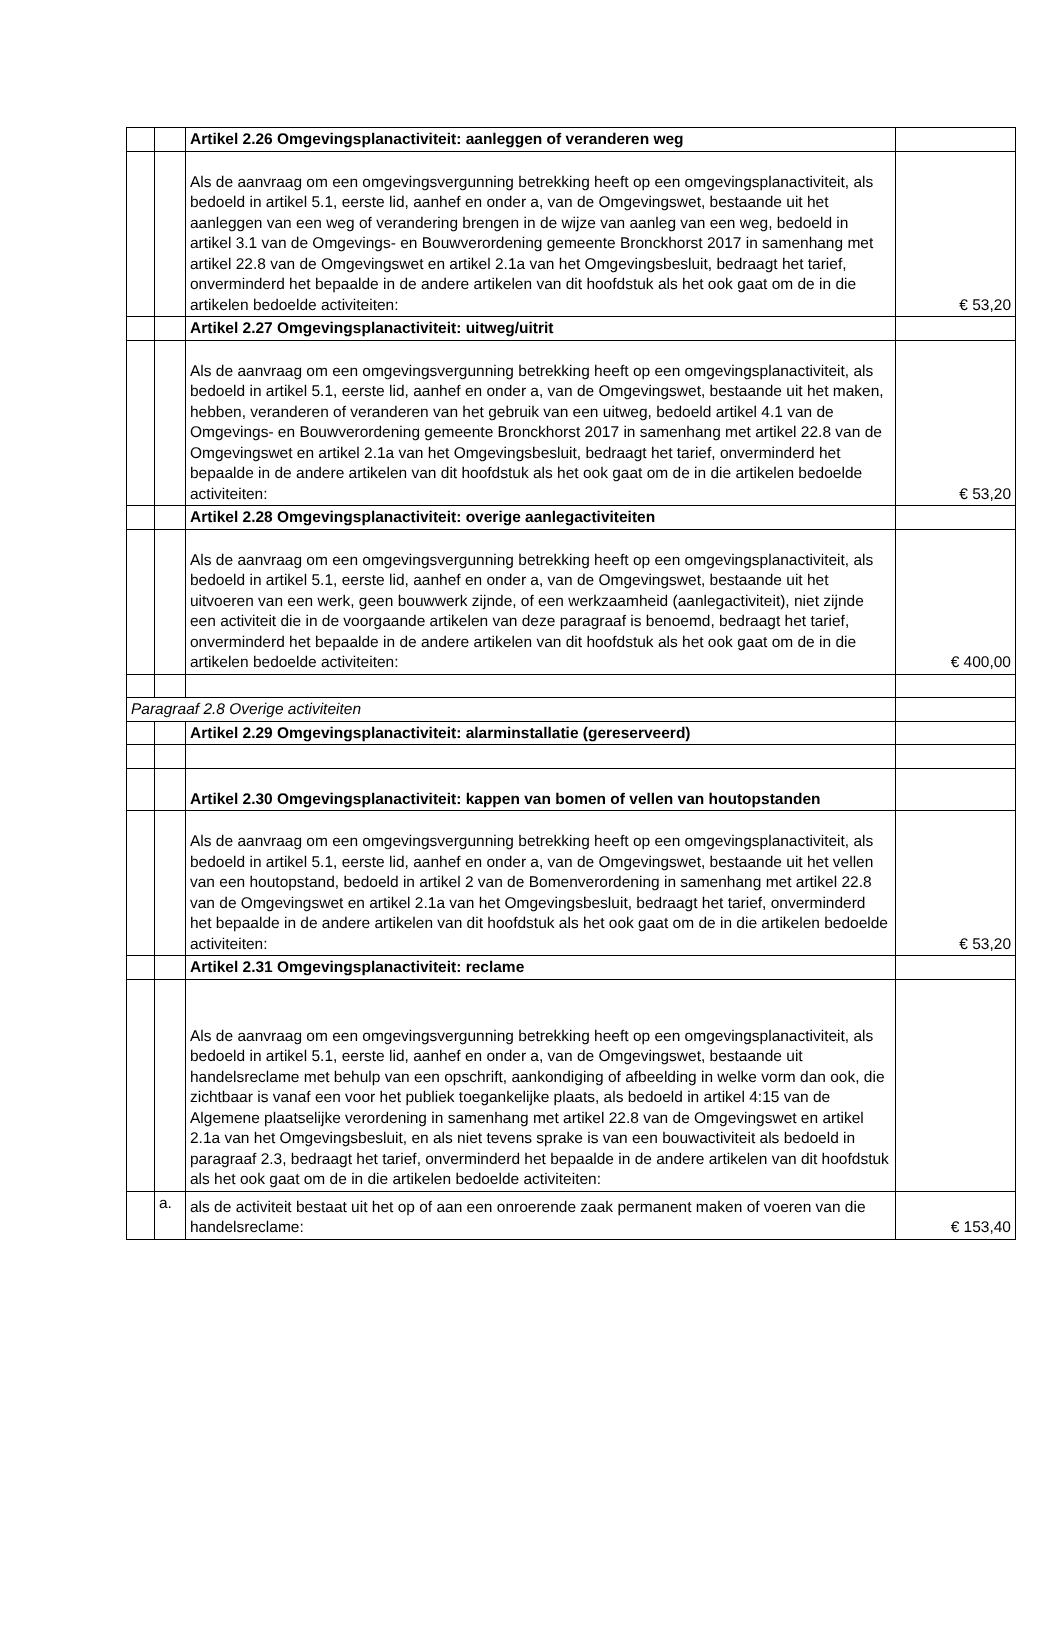| | | Artikel 2.26 Omgevingsplanactiviteit: aanleggen of veranderen weg | |
| | | Als de aanvraag om een omgevingsvergunning betrekking heeft op een omgevingsplanactiviteit, als bedoeld in artikel 5.1, eerste lid, aanhef en onder a, van de Omgevingswet, bestaande uit het aanleggen van een weg of verandering brengen in de wijze van aanleg van een weg, bedoeld in artikel 3.1 van de Omgevings- en Bouwverordening gemeente Bronckhorst 2017 in samenhang met artikel 22.8 van de Omgevingswet en artikel 2.1a van het Omgevingsbesluit, bedraagt het tarief, onverminderd het bepaalde in de andere artikelen van dit hoofdstuk als het ook gaat om de in die artikelen bedoelde activiteiten: | € 53,20 |
| | | Artikel 2.27 Omgevingsplanactiviteit: uitweg/uitrit | |
| | | Als de aanvraag om een omgevingsvergunning betrekking heeft op een omgevingsplanactiviteit, als bedoeld in artikel 5.1, eerste lid, aanhef en onder a, van de Omgevingswet, bestaande uit het maken, hebben, veranderen of veranderen van het gebruik van een uitweg, bedoeld artikel 4.1 van de Omgevings- en Bouwverordening gemeente Bronckhorst 2017 in samenhang met artikel 22.8 van de Omgevingswet en artikel 2.1a van het Omgevingsbesluit, bedraagt het tarief, onverminderd het bepaalde in de andere artikelen van dit hoofdstuk als het ook gaat om de in die artikelen bedoelde activiteiten: | € 53,20 |
| | | Artikel 2.28 Omgevingsplanactiviteit: overige aanlegactiviteiten | |
| | | Als de aanvraag om een omgevingsvergunning betrekking heeft op een omgevingsplanactiviteit, als bedoeld in artikel 5.1, eerste lid, aanhef en onder a, van de Omgevingswet, bestaande uit het uitvoeren van een werk, geen bouwwerk zijnde, of een werkzaamheid (aanlegactiviteit), niet zijnde een activiteit die in de voorgaande artikelen van deze paragraaf is benoemd, bedraagt het tarief, onverminderd het bepaalde in de andere artikelen van dit hoofdstuk als het ook gaat om de in die artikelen bedoelde activiteiten: | € 400,00 |
| Paragraaf 2.8 Overige activiteiten | | | |
| | | Artikel 2.29 Omgevingsplanactiviteit: alarminstallatie (gereserveerd) | |
| | | Artikel 2.30 Omgevingsplanactiviteit: kappen van bomen of vellen van houtopstanden | |
| | | Als de aanvraag om een omgevingsvergunning betrekking heeft op een omgevingsplanactiviteit, als bedoeld in artikel 5.1, eerste lid, aanhef en onder a, van de Omgevingswet, bestaande uit het vellen van een houtopstand, bedoeld in artikel 2 van de Bomenverordening in samenhang met artikel 22.8 van de Omgevingswet en artikel 2.1a van het Omgevingsbesluit, bedraagt het tarief, onverminderd het bepaalde in de andere artikelen van dit hoofdstuk als het ook gaat om de in die artikelen bedoelde activiteiten: | € 53,20 |
| | | Artikel 2.31 Omgevingsplanactiviteit: reclame | |
| | | Als de aanvraag om een omgevingsvergunning betrekking heeft op een omgevingsplanactiviteit, als bedoeld in artikel 5.1, eerste lid, aanhef en onder a, van de Omgevingswet, bestaande uit handelsreclame met behulp van een opschrift, aankondiging of afbeelding in welke vorm dan ook, die zichtbaar is vanaf een voor het publiek toegankelijke plaats, als bedoeld in artikel 4:15 van de Algemene plaatselijke verordening in samenhang met artikel 22.8 van de Omgevingswet en artikel 2.1a van het Omgevingsbesluit, en als niet tevens sprake is van een bouwactiviteit als bedoeld in paragraaf 2.3, bedraagt het tarief, onverminderd het bepaalde in de andere artikelen van dit hoofdstuk als het ook gaat om de in die artikelen bedoelde activiteiten: | |
| | a. | als de activiteit bestaat uit het op of aan een onroerende zaak permanent maken of voeren van die handelsreclame: | € 153,40 |